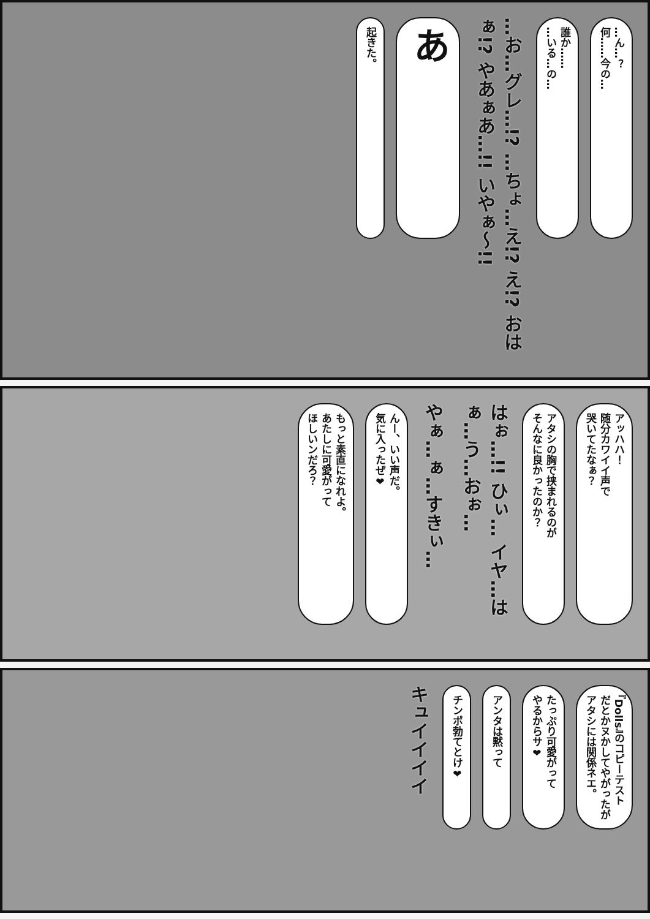…ん…？
何……今の…
誰か……
…いる…の…
…お…グレ…!? …ちょ…え!? え!? おはぁ!? やあぁあ…!! いやぁ〜!!
あ
起きた。
アッハハ！
随分カワイイ声で
哭いてたなぁ？
アタシの胸で挟まれるのが
そんなに良かったのか？
はぉ…!! ひぃ… イヤ…はぁ…う…おぉ…
やぁ…ぁ…すきぃ…
んー、いい声だ。
気に入ったぜ❤
もっと素直になれよ。
あたしに可愛がって
ほしいンだろ？
『Dolls』のコピーテスト
だとかヌかしてやがったが
アタシには関係ネエ。
たっぷり可愛がって
やるからサ❤
アンタは黙って
チンポ勃てとけ❤
キュイイイイ